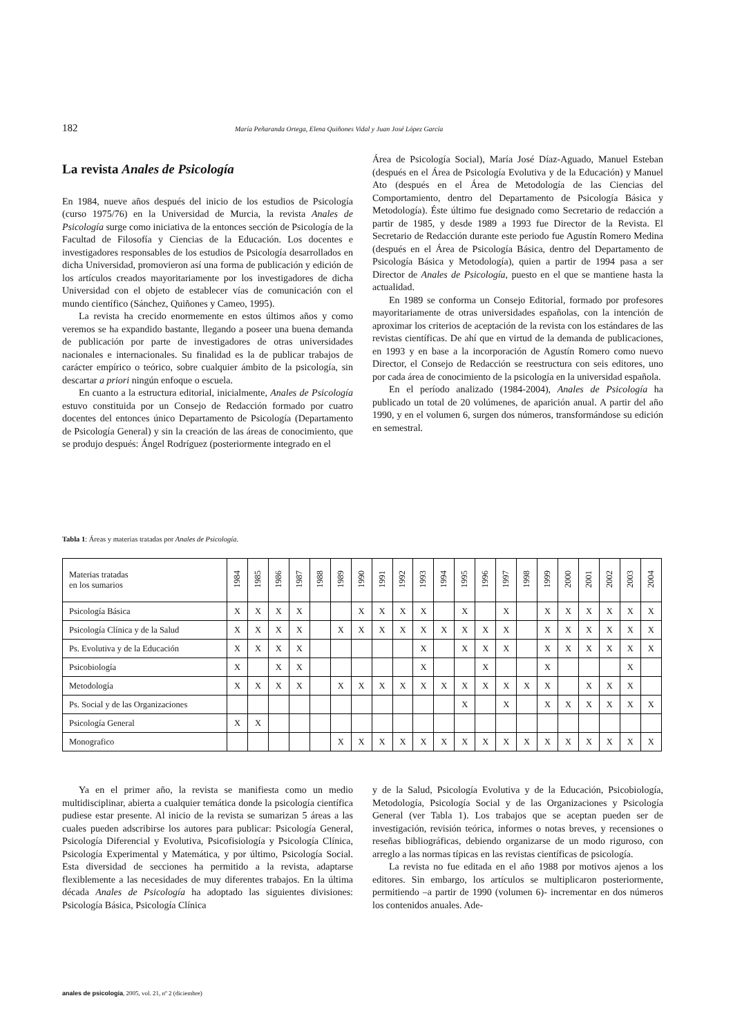182 María Peñaranda Ortega, Elena Quiñones Vidal y Juan José López García
La revista Anales de Psicología
En 1984, nueve años después del inicio de los estudios de Psicología (curso 1975/76) en la Universidad de Murcia, la revista Anales de Psicología surge como iniciativa de la entonces sección de Psicología de la Facultad de Filosofía y Ciencias de la Educación. Los docentes e investigadores responsables de los estudios de Psicología desarrollados en dicha Universidad, promovieron así una forma de publicación y edición de los artículos creados mayoritariamente por los investigadores de dicha Universidad con el objeto de establecer vías de comunicación con el mundo científico (Sánchez, Quiñones y Cameo, 1995).
La revista ha crecido enormemente en estos últimos años y como veremos se ha expandido bastante, llegando a poseer una buena demanda de publicación por parte de investigadores de otras universidades nacionales e internacionales. Su finalidad es la de publicar trabajos de carácter empírico o teórico, sobre cualquier ámbito de la psicología, sin descartar a priori ningún enfoque o escuela.
En cuanto a la estructura editorial, inicialmente, Anales de Psicología estuvo constituida por un Consejo de Redacción formado por cuatro docentes del entonces único Departamento de Psicología (Departamento de Psicología General) y sin la creación de las áreas de conocimiento, que se produjo después: Ángel Rodríguez (posteriormente integrado en el
Área de Psicología Social), María José Díaz-Aguado, Manuel Esteban (después en el Área de Psicología Evolutiva y de la Educación) y Manuel Ato (después en el Área de Metodología de las Ciencias del Comportamiento, dentro del Departamento de Psicología Básica y Metodología). Éste último fue designado como Secretario de redacción a partir de 1985, y desde 1989 a 1993 fue Director de la Revista. El Secretario de Redacción durante este periodo fue Agustín Romero Medina (después en el Área de Psicología Básica, dentro del Departamento de Psicología Básica y Metodología), quien a partir de 1994 pasa a ser Director de Anales de Psicología, puesto en el que se mantiene hasta la actualidad.
En 1989 se conforma un Consejo Editorial, formado por profesores mayoritariamente de otras universidades españolas, con la intención de aproximar los criterios de aceptación de la revista con los estándares de las revistas científicas. De ahí que en virtud de la demanda de publicaciones, en 1993 y en base a la incorporación de Agustín Romero como nuevo Director, el Consejo de Redacción se reestructura con seis editores, uno por cada área de conocimiento de la psicología en la universidad española.
En el período analizado (1984-2004), Anales de Psicología ha publicado un total de 20 volúmenes, de aparición anual. A partir del año 1990, y en el volumen 6, surgen dos números, transformándose su edición en semestral.
Tabla 1: Áreas y materias tratadas por Anales de Psicología.
| Materias tratadas en los sumarios | 1984 | 1985 | 1986 | 1987 | 1988 | 1989 | 1990 | 1991 | 1992 | 1993 | 1994 | 1995 | 1996 | 1997 | 1998 | 1999 | 2000 | 2001 | 2002 | 2003 | 2004 |
| --- | --- | --- | --- | --- | --- | --- | --- | --- | --- | --- | --- | --- | --- | --- | --- | --- | --- | --- | --- | --- | --- |
| Psicología Básica | X | X | X | X | | | X | X | X | X | | X | | X | | X | X | X | X | X | X |
| Psicología Clínica y de la Salud | X | X | X | X | | X | X | X | X | X | X | X | X | X | | X | X | X | X | X | X |
| Ps. Evolutiva y de la Educación | X | X | X | X | | | | | | X | | X | X | X | | X | X | X | X | X | X |
| Psicobiología | X | | X | X | | | | | | X | | | X | | | X | | | | X | |
| Metodología | X | X | X | X | | X | X | X | X | X | X | X | X | X | X | X | | X | X | X | |
| Ps. Social y de las Organizaciones | | | | | | | | | | | | X | | X | | X | X | X | X | X | X |
| Psicología General | X | X | | | | | | | | | | | | | | | | | | | |
| Monografico | | | | | | X | X | X | X | X | X | X | X | X | X | X | X | X | X | X | X |
Ya en el primer año, la revista se manifiesta como un medio multidisciplinar, abierta a cualquier temática donde la psicología científica pudiese estar presente. Al inicio de la revista se sumarizan 5 áreas a las cuales pueden adscribirse los autores para publicar: Psicología General, Psicología Diferencial y Evolutiva, Psicofisiología y Psicología Clínica, Psicología Experimental y Matemática, y por último, Psicología Social. Esta diversidad de secciones ha permitido a la revista, adaptarse flexiblemente a las necesidades de muy diferentes trabajos. En la última década Anales de Psicología ha adoptado las siguientes divisiones: Psicología Básica, Psicología Clínica
y de la Salud, Psicología Evolutiva y de la Educación, Psicobiología, Metodología, Psicología Social y de las Organizaciones y Psicología General (ver Tabla 1). Los trabajos que se aceptan pueden ser de investigación, revisión teórica, informes o notas breves, y recensiones o reseñas bibliográficas, debiendo organizarse de un modo riguroso, con arreglo a las normas típicas en las revistas científicas de psicología.
La revista no fue editada en el año 1988 por motivos ajenos a los editores. Sin embargo, los artículos se multiplicaron posteriormente, permitiendo –a partir de 1990 (volumen 6)- incrementar en dos números los contenidos anuales. Ade-
anales de psicología, 2005, vol. 21, nº 2 (diciembre)